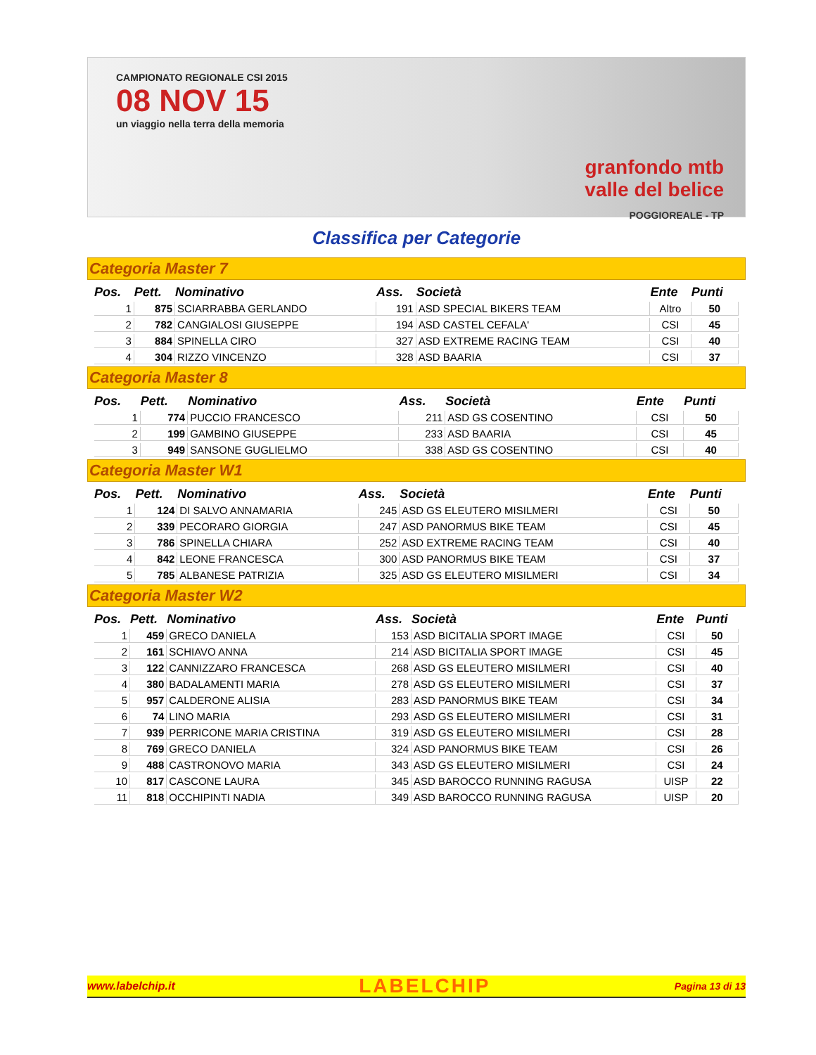CAMPIONATO REGIONALE CSI 2015
08 NOV 15
un viaggio nella terra della memoria
granfondo mtb
valle del belice
POGGIOREALE - TP
Classifica per Categorie
Categoria Master 7
| Pos. | Pett. | Nominativo | Ass. | Società | Ente | Punti |
| --- | --- | --- | --- | --- | --- | --- |
| 1 | 875 | SCIARRABBA GERLANDO | 191 | ASD SPECIAL BIKERS TEAM | Altro | 50 |
| 2 | 782 | CANGIALOSI GIUSEPPE | 194 | ASD CASTEL CEFALA' | CSI | 45 |
| 3 | 884 | SPINELLA CIRO | 327 | ASD EXTREME RACING TEAM | CSI | 40 |
| 4 | 304 | RIZZO VINCENZO | 328 | ASD BAARIA | CSI | 37 |
Categoria Master 8
| Pos. | Pett. | Nominativo | Ass. | Società | Ente | Punti |
| --- | --- | --- | --- | --- | --- | --- |
| 1 | 774 | PUCCIO FRANCESCO | 211 | ASD GS COSENTINO | CSI | 50 |
| 2 | 199 | GAMBINO GIUSEPPE | 233 | ASD BAARIA | CSI | 45 |
| 3 | 949 | SANSONE GUGLIELMO | 338 | ASD GS COSENTINO | CSI | 40 |
Categoria Master W1
| Pos. | Pett. | Nominativo | Ass. | Società | Ente | Punti |
| --- | --- | --- | --- | --- | --- | --- |
| 1 | 124 | DI SALVO ANNAMARIA | 245 | ASD GS ELEUTERO MISILMERI | CSI | 50 |
| 2 | 339 | PECORARO GIORGIA | 247 | ASD PANORMUS BIKE TEAM | CSI | 45 |
| 3 | 786 | SPINELLA CHIARA | 252 | ASD EXTREME RACING TEAM | CSI | 40 |
| 4 | 842 | LEONE FRANCESCA | 300 | ASD PANORMUS BIKE TEAM | CSI | 37 |
| 5 | 785 | ALBANESE PATRIZIA | 325 | ASD GS ELEUTERO MISILMERI | CSI | 34 |
Categoria Master W2
| Pos. | Pett. | Nominativo | Ass. | Società | Ente | Punti |
| --- | --- | --- | --- | --- | --- | --- |
| 1 | 459 | GRECO DANIELA | 153 | ASD BICITALIA SPORT IMAGE | CSI | 50 |
| 2 | 161 | SCHIAVO ANNA | 214 | ASD BICITALIA SPORT IMAGE | CSI | 45 |
| 3 | 122 | CANNIZZARO FRANCESCA | 268 | ASD GS ELEUTERO MISILMERI | CSI | 40 |
| 4 | 380 | BADALAMENTI MARIA | 278 | ASD GS ELEUTERO MISILMERI | CSI | 37 |
| 5 | 957 | CALDERONE ALISIA | 283 | ASD PANORMUS BIKE TEAM | CSI | 34 |
| 6 | 74 | LINO MARIA | 293 | ASD GS ELEUTERO MISILMERI | CSI | 31 |
| 7 | 939 | PERRICONE MARIA CRISTINA | 319 | ASD GS ELEUTERO MISILMERI | CSI | 28 |
| 8 | 769 | GRECO DANIELA | 324 | ASD PANORMUS BIKE TEAM | CSI | 26 |
| 9 | 488 | CASTRONOVO MARIA | 343 | ASD GS ELEUTERO MISILMERI | CSI | 24 |
| 10 | 817 | CASCONE LAURA | 345 | ASD BAROCCO RUNNING RAGUSA | UISP | 22 |
| 11 | 818 | OCCHIPINTI NADIA | 349 | ASD BAROCCO RUNNING RAGUSA | UISP | 20 |
www.labelchip.it LABELCHIP Pagina 13 di 13